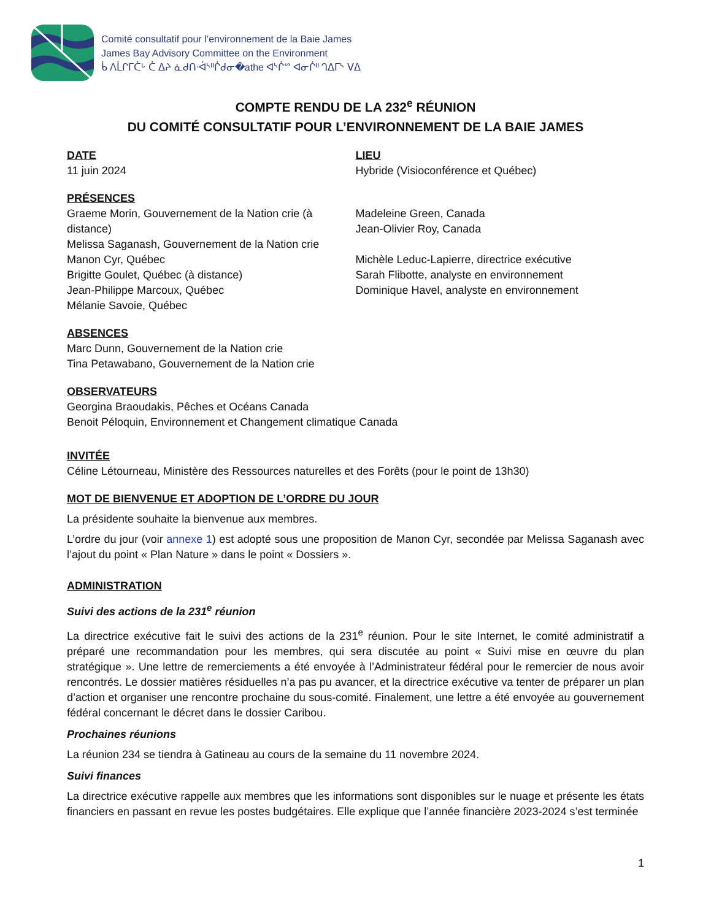Comité consultatif pour l’environnement de la Baie James
James Bay Advisory Committee on the Environment
ᑳ ᐱᒫᒋᒥᑖᒡ ᑖ ᐃᔨ ᓈᑯᑎᐧᐋᔅᐦᒌᑯᓂ�athe ᐊᔅᒌᔥ ᐊᓂᒌᐦ ᒉᐃᒥᔅ ᐯᐃ
COMPTE RENDU DE LA 232<sup>e</sup> RÉUNION
DU COMITÉ CONSULTATIF POUR L’ENVIRONNEMENT DE LA BAIE JAMES
DATE
11 juin 2024
LIEU
Hybride (Visioconférence et Québec)
PRÉSENCES
Graeme Morin, Gouvernement de la Nation crie (à distance)
Melissa Saganash, Gouvernement de la Nation crie
Manon Cyr, Québec
Brigitte Goulet, Québec (à distance)
Jean-Philippe Marcoux, Québec
Mélanie Savoie, Québec
Madeleine Green, Canada
Jean-Olivier Roy, Canada
Michèle Leduc-Lapierre, directrice exécutive
Sarah Flibotte, analyste en environnement
Dominique Havel, analyste en environnement
ABSENCES
Marc Dunn, Gouvernement de la Nation crie
Tina Petawabano, Gouvernement de la Nation crie
OBSERVATEURS
Georgina Braoudakis, Pêches et Océans Canada
Benoit Péloquin, Environnement et Changement climatique Canada
INVITÉE
Céline Létourneau, Ministère des Ressources naturelles et des Forêts (pour le point de 13h30)
MOT DE BIENVENUE ET ADOPTION DE L’ORDRE DU JOUR
La présidente souhaite la bienvenue aux membres.
L’ordre du jour (voir annexe 1) est adopté sous une proposition de Manon Cyr, secondée par Melissa Saganash avec l’ajout du point « Plan Nature » dans le point « Dossiers ».
ADMINISTRATION
Suivi des actions de la 231<sup>e</sup> réunion
La directrice exécutive fait le suivi des actions de la 231<sup>e</sup> réunion. Pour le site Internet, le comité administratif a préparé une recommandation pour les membres, qui sera discutée au point « Suivi mise en œuvre du plan stratégique ». Une lettre de remerciements a été envoyée à l’Administrateur fédéral pour le remercier de nous avoir rencontrés. Le dossier matières résiduelles n’a pas pu avancer, et la directrice exécutive va tenter de préparer un plan d’action et organiser une rencontre prochaine du sous-comité. Finalement, une lettre a été envoyée au gouvernement fédéral concernant le décret dans le dossier Caribou.
Prochaines réunions
La réunion 234 se tiendra à Gatineau au cours de la semaine du 11 novembre 2024.
Suivi finances
La directrice exécutive rappelle aux membres que les informations sont disponibles sur le nuage et présente les états financiers en passant en revue les postes budgétaires. Elle explique que l’année financière 2023-2024 s’est terminée
1